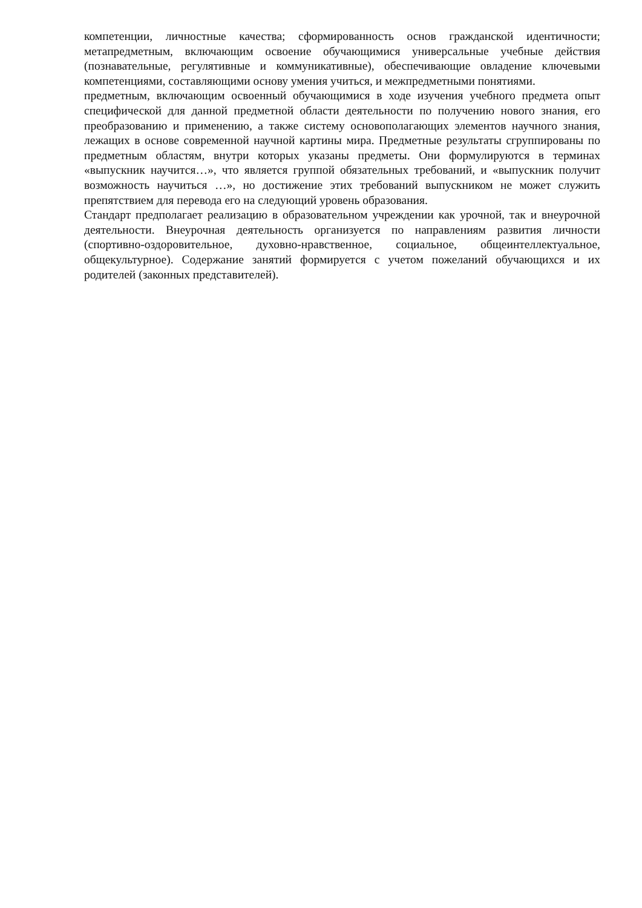компетенции, личностные качества; сформированность основ гражданской идентичности; метапредметным, включающим освоение обучающимися универсальные учебные действия (познавательные, регулятивные и коммуникативные), обеспечивающие овладение ключевыми компетенциями, составляющими основу умения учиться, и межпредметными понятиями.
предметным, включающим освоенный обучающимися в ходе изучения учебного предмета опыт специфической для данной предметной области деятельности по получению нового знания, его преобразованию и применению, а также систему основополагающих элементов научного знания, лежащих в основе современной научной картины мира. Предметные результаты сгруппированы по предметным областям, внутри которых указаны предметы. Они формулируются в терминах «выпускник научится…», что является группой обязательных требований, и «выпускник получит возможность научиться …», но достижение этих требований выпускником не может служить препятствием для перевода его на следующий уровень образования.
Стандарт предполагает реализацию в образовательном учреждении как урочной, так и внеурочной деятельности. Внеурочная деятельность организуется по направлениям развития личности (спортивно-оздоровительное, духовно-нравственное, социальное, общеинтеллектуальное, общекультурное). Содержание занятий формируется с учетом пожеланий обучающихся и их родителей (законных представителей).